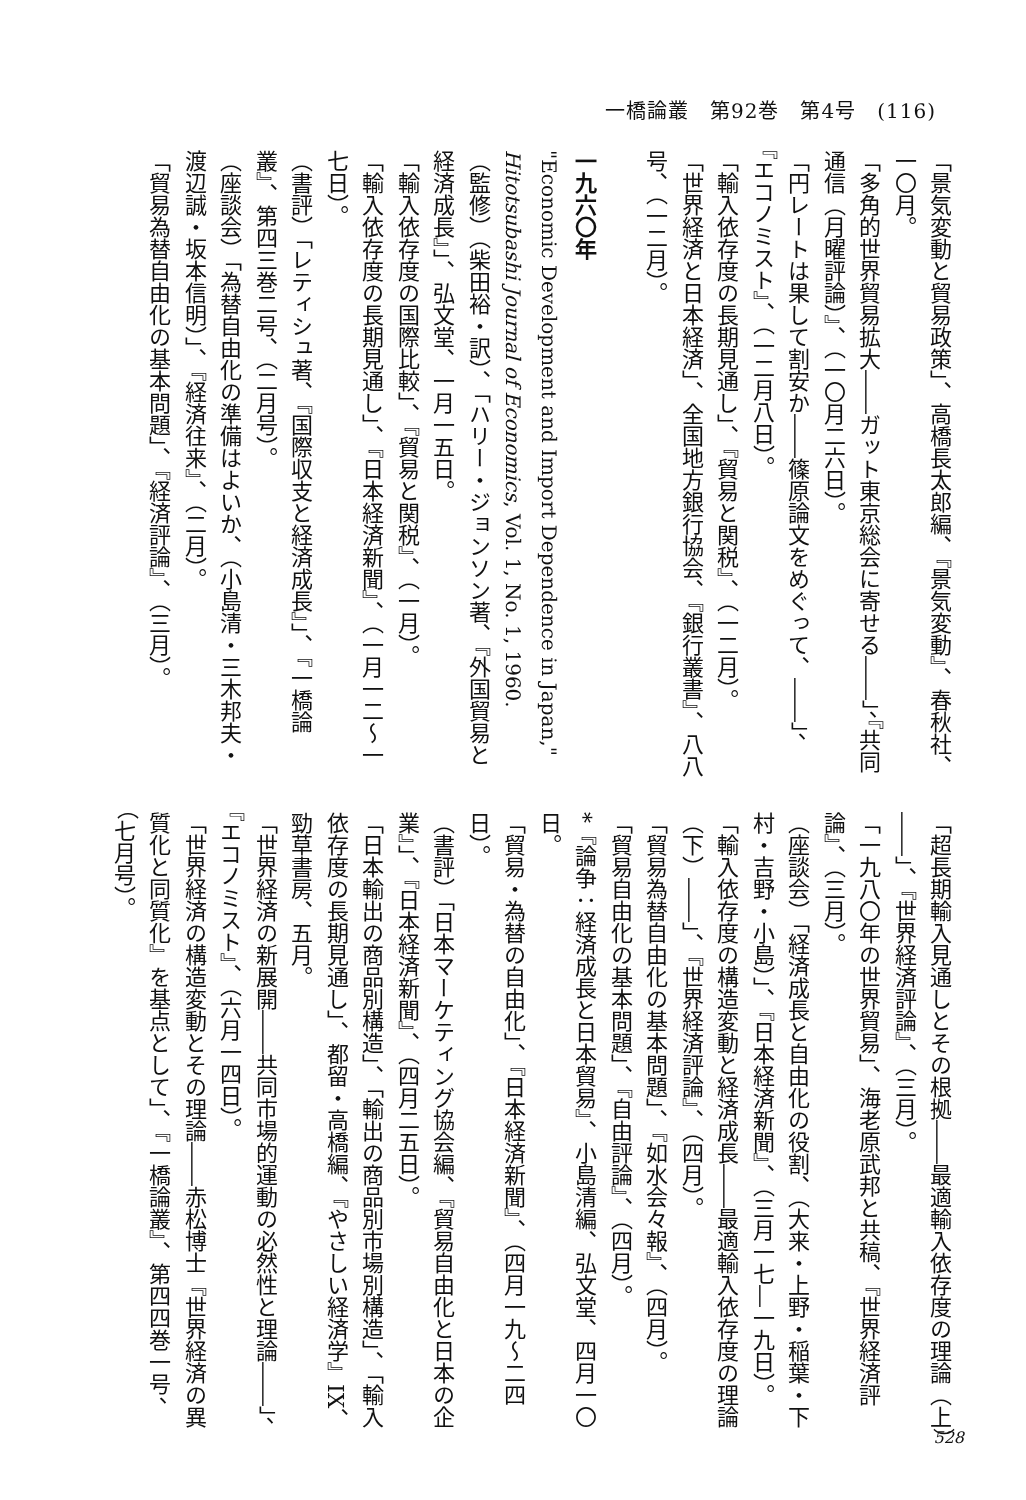一橋論叢　第92巻　第4号　(116)
「景気変動と貿易政策」、高橋長太郎編、『景気変動』、春秋社、一〇月。
「多角的世界貿易拡大――ガット東京総会に寄せる――」、『共同通信（月曜評論）』、（一〇月二六日）。
「円レートは果して割安か――篠原論文をめぐって、――」、『エコノミスト』、（一二月八日）。
「輸入依存度の長期見通し」、『貿易と関税』、（一二月）。
「世界経済と日本経済」、全国地方銀行協会、『銀行叢書』、八八号、（一二月）。
一九六〇年
"Economic Development and Import Dependence in Japan," Hitotsubashi Journal of Economics, Vol. 1, No. 1, 1960.
（監修）（柴田裕・訳）、「ハリー・ジョンソン著、『外国貿易と経済成長』」、弘文堂、一月一五日。
「輸入依存度の国際比較」、『貿易と関税』、（一月）。
「輸入依存度の長期見通し」、『日本経済新聞』、（一月一二〜一七日）。
（書評）「レティシュ著、『国際収支と経済成長』」、『一橋論叢』、第四三巻二号、（二月号）。
（座談会）「為替自由化の準備はよいか、（小島清・三木邦夫・渡辺誠・坂本信明）」、『経済往来』、（二月）。
「貿易為替自由化の基本問題」、『経済評論』、（三月）。
「超長期輸入見通しとその根拠――最適輸入依存度の理論（上）――」、『世界経済評論』、（三月）。
「一九八〇年の世界貿易」、海老原武邦と共稿、『世界経済評論』、（三月）。
（座談会）「経済成長と自由化の役割、（大来・上野・稲葉・下村・吉野・小島）」、『日本経済新聞』、（三月一七―一九日）。
「輸入依存度の構造変動と経済成長――最適輸入依存度の理論（下）――」、『世界経済評論』、（四月）。
「貿易為替自由化の基本問題」、『如水会々報』、（四月）。
「貿易自由化の基本問題」、『自由評論』、（四月）。
*『論争：経済成長と日本貿易』、小島清編、弘文堂、四月一〇日。
「貿易・為替の自由化」、『日本経済新聞』、（四月一九〜二四日）。
（書評）「日本マーケティング協会編、『貿易自由化と日本の企業』」、『日本経済新聞』、（四月二五日）。
「日本輸出の商品別構造」、「輸出の商品別市場別構造」、「輸入依存度の長期見通し」、都留・高橋編、『やさしい経済学』IX、勁草書房、五月。
「世界経済の新展開――共同市場的運動の必然性と理論――」、『エコノミスト』、（六月一四日）。
「世界経済の構造変動とその理論――赤松博士『世界経済の異質化と同質化』を基点として」、『一橋論叢』、第四四巻一号、（七月号）。
528